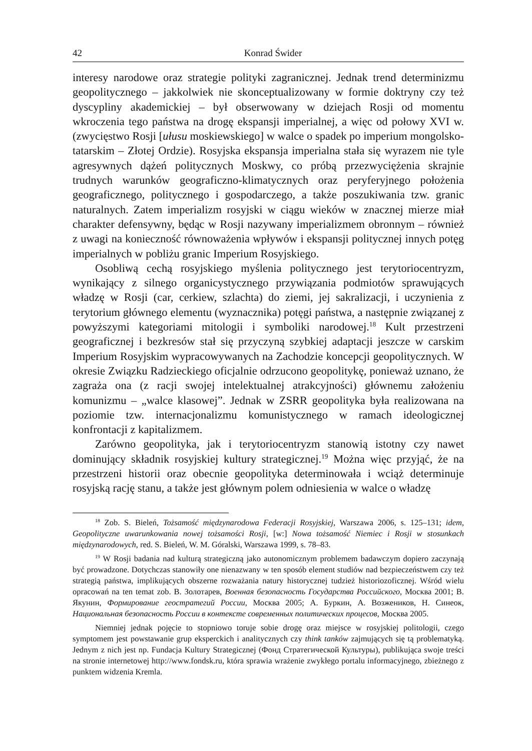42 Konrad Świder
interesy narodowe oraz strategie polityki zagranicznej. Jednak trend determinizmu geopolitycznego – jakkolwiek nie skonceptualizowany w formie doktryny czy też dyscypliny akademickiej – był obserwowany w dziejach Rosji od momentu wkroczenia tego państwa na drogę ekspansji imperialnej, a więc od połowy XVI w. (zwycięstwo Rosji [ułusu moskiewskiego] w walce o spadek po imperium mongolsko-tatarskim – Złotej Ordzie). Rosyjska ekspansja imperialna stała się wyrazem nie tyle agresywnych dążeń politycznych Moskwy, co próbą przezwyciężenia skrajnie trudnych warunków geograficzno-klimatycznych oraz peryferyjnego położenia geograficznego, politycznego i gospodarczego, a także poszukiwania tzw. granic naturalnych. Zatem imperializm rosyjski w ciągu wieków w znacznej mierze miał charakter defensywny, będąc w Rosji nazywany imperializmem obronnym – również z uwagi na konieczność równoważenia wpływów i ekspansji politycznej innych potęg imperialnych w pobliżu granic Imperium Rosyjskiego.
Osobliwą cechą rosyjskiego myślenia politycznego jest terytoriocentryzm, wynikający z silnego organicystycznego przywiązania podmiotów sprawujących władzę w Rosji (car, cerkiew, szlachta) do ziemi, jej sakralizacji, i uczynienia z terytorium głównego elementu (wyznacznika) potęgi państwa, a następnie związanej z powyższymi kategoriami mitologii i symboliki narodowej.<sup>18</sup> Kult przestrzeni geograficznej i bezkresów stał się przyczyną szybkiej adaptacji jeszcze w carskim Imperium Rosyjskim wypracowywanych na Zachodzie koncepcji geopolitycznych. W okresie Związku Radzieckiego oficjalnie odrzucono geopolitykę, ponieważ uznano, że zagraża ona (z racji swojej intelektualnej atrakcyjności) głównemu założeniu komunizmu – „walce klasowej”. Jednak w ZSRR geopolityka była realizowana na poziomie tzw. internacjonalizmu komunistycznego w ramach ideologicznej konfrontacji z kapitalizmem.
Zarówno geopolityka, jak i terytoriocentryzm stanowią istotny czy nawet dominujący składnik rosyjskiej kultury strategicznej.<sup>19</sup> Można więc przyjąć, że na przestrzeni historii oraz obecnie geopolityka determinowała i wciąż determinuje rosyjską rację stanu, a także jest głównym polem odniesienia w walce o władzę
<sup>18</sup> Zob. S. Bieleń, Tożsamość międzynarodowa Federacji Rosyjskiej, Warszawa 2006, s. 125–131; idem, Geopolityczne uwarunkowania nowej tożsamości Rosji, [w:] Nowa tożsamość Niemiec i Rosji w stosunkach międzynarodowych, red. S. Bieleń, W. M. Góralski, Warszawa 1999, s. 78–83.
<sup>19</sup> W Rosji badania nad kulturą strategiczną jako autonomicznym problemem badawczym dopiero zaczynają być prowadzone. Dotychczas stanowiły one nienazwany w ten sposób element studiów nad bezpieczeństwem czy też strategią państwa, implikujących obszerne rozważania natury historycznej tudzież historiozoficznej. Wśród wielu opracowań na ten temat zob. В. Золотарев, Военная безопасность Государства Российского, Москва 2001; В. Якунин, Формирование геостратегий России, Москва 2005; А. Буркин, А. Возжеников, Н. Синеок, Национальная безопасность России в контексте современных политических процесов, Москва 2005.
Niemniej jednak pojęcie to stopniowo toruje sobie drogę oraz miejsce w rosyjskiej politologii, czego symptomem jest powstawanie grup eksperckich i analitycznych czy think tanków zajmujących się tą problematyką. Jednym z nich jest np. Fundacja Kultury Strategicznej (Фонд Стратегической Культуры), publikująca swoje treści na stronie internetowej http://www.fondsk.ru, która sprawia wrażenie zwykłego portalu informacyjnego, zbieżnego z punktem widzenia Kremla.